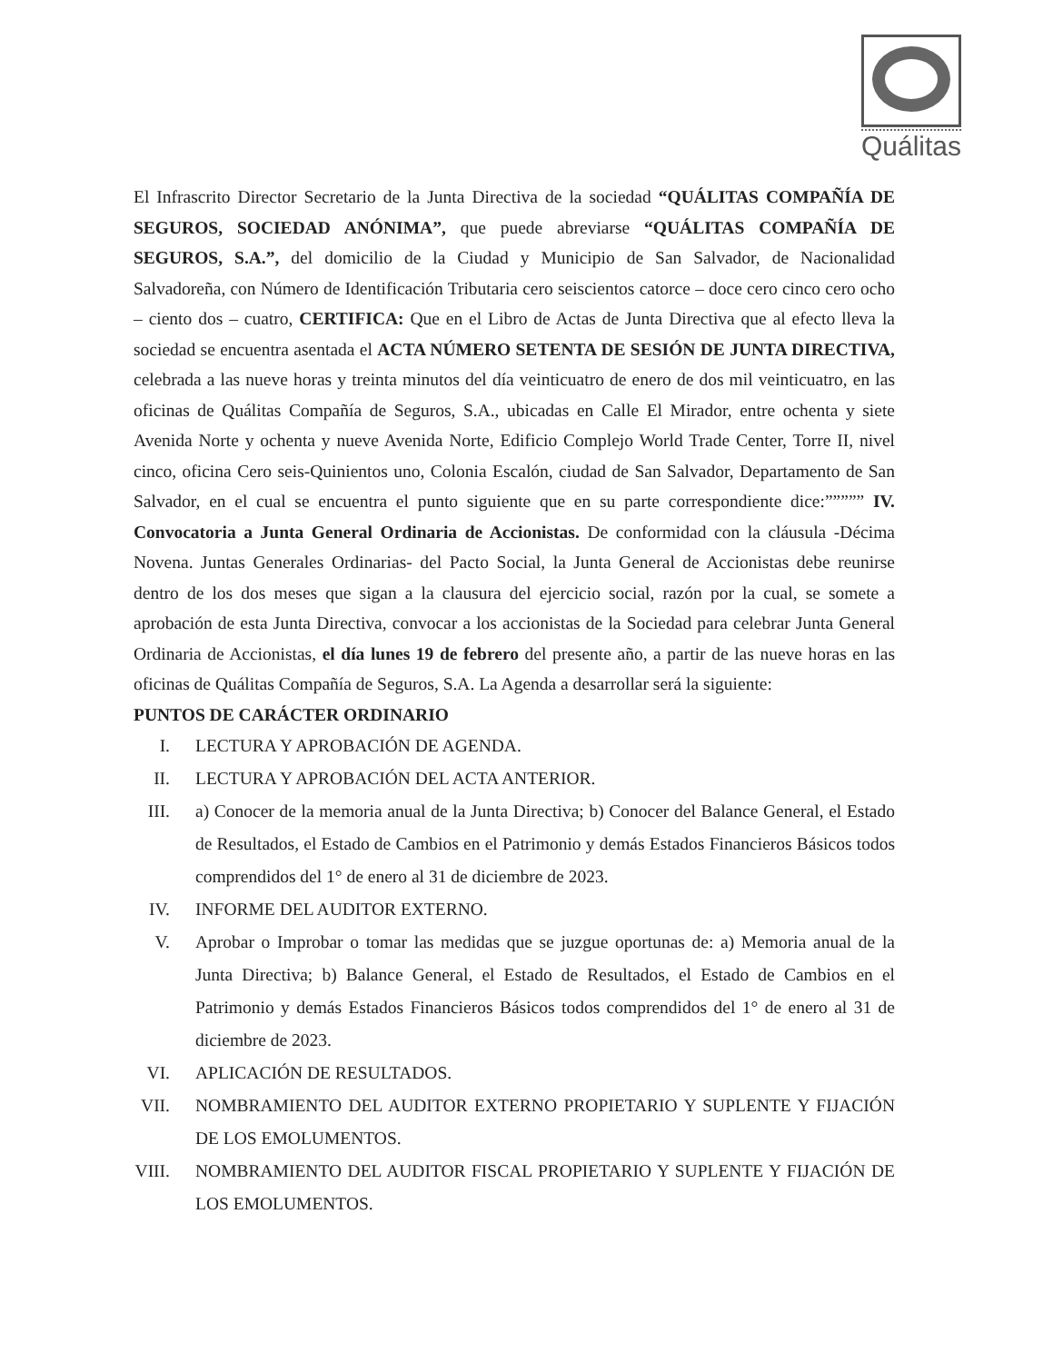Quálitas
El Infrascrito Director Secretario de la Junta Directiva de la sociedad “QUÁLITAS COMPAÑÍA DE SEGUROS, SOCIEDAD ANÓNIMA”, que puede abreviarse “QUÁLITAS COMPAÑÍA DE SEGUROS, S.A.”, del domicilio de la Ciudad y Municipio de San Salvador, de Nacionalidad Salvadoreña, con Número de Identificación Tributaria cero seiscientos catorce – doce cero cinco cero ocho – ciento dos – cuatro, CERTIFICA: Que en el Libro de Actas de Junta Directiva que al efecto lleva la sociedad se encuentra asentada el ACTA NÚMERO SETENTA DE SESIÓN DE JUNTA DIRECTIVA, celebrada a las nueve horas y treinta minutos del día veinticuatro de enero de dos mil veinticuatro, en las oficinas de Quálitas Compañía de Seguros, S.A., ubicadas en Calle El Mirador, entre ochenta y siete Avenida Norte y ochenta y nueve Avenida Norte, Edificio Complejo World Trade Center, Torre II, nivel cinco, oficina Cero seis-Quinientos uno, Colonia Escalón, ciudad de San Salvador, Departamento de San Salvador, en el cual se encuentra el punto siguiente que en su parte correspondiente dice:””””” IV. Convocatoria a Junta General Ordinaria de Accionistas. De conformidad con la cláusula -Décima Novena. Juntas Generales Ordinarias- del Pacto Social, la Junta General de Accionistas debe reunirse dentro de los dos meses que sigan a la clausura del ejercicio social, razón por la cual, se somete a aprobación de esta Junta Directiva, convocar a los accionistas de la Sociedad para celebrar Junta General Ordinaria de Accionistas, el día lunes 19 de febrero del presente año, a partir de las nueve horas en las oficinas de Quálitas Compañía de Seguros, S.A. La Agenda a desarrollar será la siguiente:
PUNTOS DE CARÁCTER ORDINARIO
I. LECTURA Y APROBACIÓN DE AGENDA.
II. LECTURA Y APROBACIÓN DEL ACTA ANTERIOR.
III. a) Conocer de la memoria anual de la Junta Directiva; b) Conocer del Balance General, el Estado de Resultados, el Estado de Cambios en el Patrimonio y demás Estados Financieros Básicos todos comprendidos del 1° de enero al 31 de diciembre de 2023.
IV. INFORME DEL AUDITOR EXTERNO.
V. Aprobar o Improbar o tomar las medidas que se juzgue oportunas de: a) Memoria anual de la Junta Directiva; b) Balance General, el Estado de Resultados, el Estado de Cambios en el Patrimonio y demás Estados Financieros Básicos todos comprendidos del 1° de enero al 31 de diciembre de 2023.
VI. APLICACIÓN DE RESULTADOS.
VII. NOMBRAMIENTO DEL AUDITOR EXTERNO PROPIETARIO Y SUPLENTE Y FIJACIÓN DE LOS EMOLUMENTOS.
VIII. NOMBRAMIENTO DEL AUDITOR FISCAL PROPIETARIO Y SUPLENTE Y FIJACIÓN DE LOS EMOLUMENTOS.